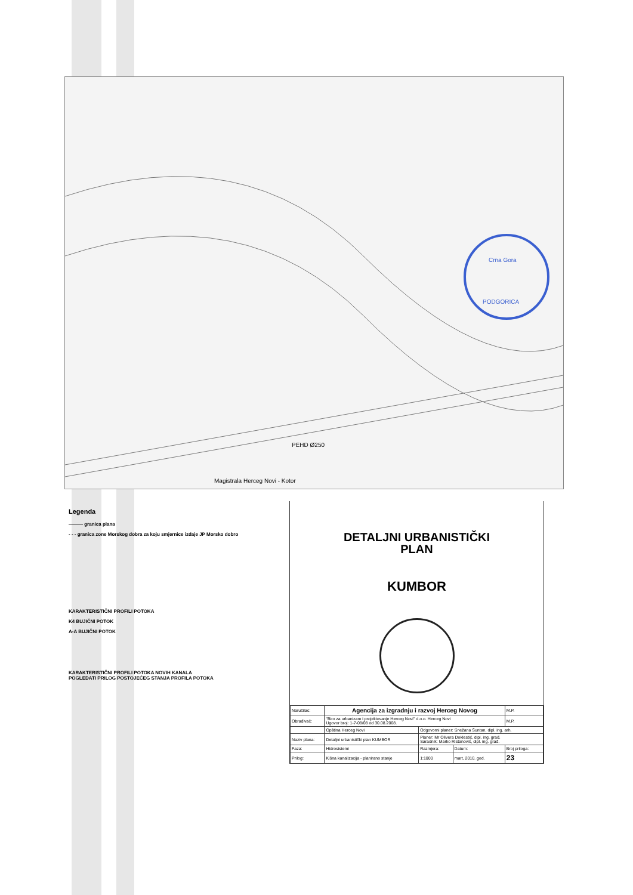PEHD Ø250
Magistrala Herceg Novi - Kotor
Crna Gora
PODGORICA
Legenda
——— granica plana
- - - granica zone Morskog dobra za koju smjernice izdaje JP Morsko dobro
KARAKTERISTIČNI PROFILI POTOKA
K4 BUJIČNI POTOK
A-A BUJIČNI POTOK
KARAKTERISTIČNI PROFILI POTOKA NOVIH KANALA
POGLEDATI PRILOG POSTOJEĆEG STANJA PROFILA POTOKA
DETALJNI URBANISTIČKI
PLAN
KUMBOR
| Naručilac: | Agencija za izgradnju i razvoj Herceg Novog | | | M.P. |
| Obrađivač: | "Biro za urbanizam i projektovanje Herceg Novi" d.o.o. Herceg Novi Ugovor broj: 1-7-08/08 od 30.08.2008. | | | M.P. |
| | Opština Herceg Novi | Odgovorni planer: Snežana Šuntan, dipl. ing. arh. | | |
| Naziv plana: | Detaljni urbanistički plan KUMBOR | Planer: Mr Olivera Doklestić, dipl. ing. građ. Saradnik: Marko Ristanović, dipl. ing. građ. | | |
| Faza: | Hidrosistemi | Razmjera: | Datum: | Broj priloga: |
| Prilog: | Kišna kanalizacija - planirano stanje | 1:1000 | mart, 2010. god. | 23 |